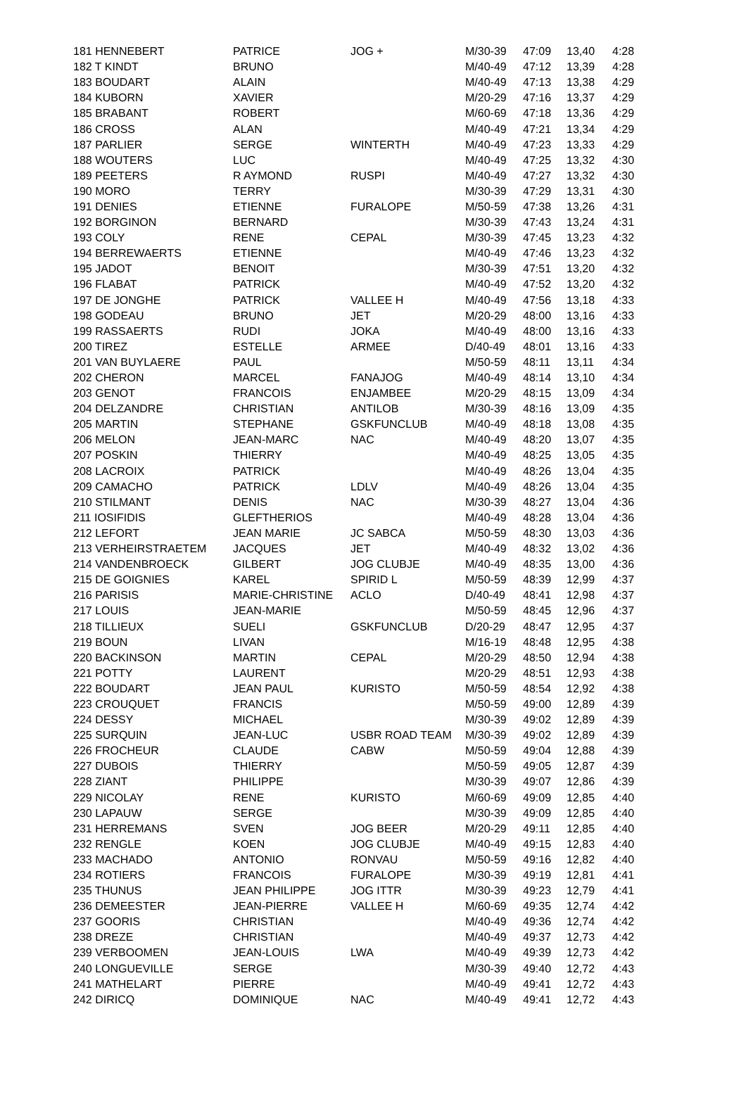| 181 HENNEBERT | PATRICE | JOG + | M/30-39 | 47:09 | 13,40 | 4:28 |
| 182 T KINDT | BRUNO | | M/40-49 | 47:12 | 13,39 | 4:28 |
| 183 BOUDART | ALAIN | | M/40-49 | 47:13 | 13,38 | 4:29 |
| 184 KUBORN | XAVIER | | M/20-29 | 47:16 | 13,37 | 4:29 |
| 185 BRABANT | ROBERT | | M/60-69 | 47:18 | 13,36 | 4:29 |
| 186 CROSS | ALAN | | M/40-49 | 47:21 | 13,34 | 4:29 |
| 187 PARLIER | SERGE | WINTERTH | M/40-49 | 47:23 | 13,33 | 4:29 |
| 188 WOUTERS | LUC | | M/40-49 | 47:25 | 13,32 | 4:30 |
| 189 PEETERS | R AYMOND | RUSPI | M/40-49 | 47:27 | 13,32 | 4:30 |
| 190 MORO | TERRY | | M/30-39 | 47:29 | 13,31 | 4:30 |
| 191 DENIES | ETIENNE | FURALOPE | M/50-59 | 47:38 | 13,26 | 4:31 |
| 192 BORGINON | BERNARD | | M/30-39 | 47:43 | 13,24 | 4:31 |
| 193 COLY | RENE | CEPAL | M/30-39 | 47:45 | 13,23 | 4:32 |
| 194 BERREWAERTS | ETIENNE | | M/40-49 | 47:46 | 13,23 | 4:32 |
| 195 JADOT | BENOIT | | M/30-39 | 47:51 | 13,20 | 4:32 |
| 196 FLABAT | PATRICK | | M/40-49 | 47:52 | 13,20 | 4:32 |
| 197 DE JONGHE | PATRICK | VALLEE H | M/40-49 | 47:56 | 13,18 | 4:33 |
| 198 GODEAU | BRUNO | JET | M/20-29 | 48:00 | 13,16 | 4:33 |
| 199 RASSAERTS | RUDI | JOKA | M/40-49 | 48:00 | 13,16 | 4:33 |
| 200 TIREZ | ESTELLE | ARMEE | D/40-49 | 48:01 | 13,16 | 4:33 |
| 201 VAN BUYLAERE | PAUL | | M/50-59 | 48:11 | 13,11 | 4:34 |
| 202 CHERON | MARCEL | FANAJOG | M/40-49 | 48:14 | 13,10 | 4:34 |
| 203 GENOT | FRANCOIS | ENJAMBEE | M/20-29 | 48:15 | 13,09 | 4:34 |
| 204 DELZANDRE | CHRISTIAN | ANTILOB | M/30-39 | 48:16 | 13,09 | 4:35 |
| 205 MARTIN | STEPHANE | GSKFUNCLUB | M/40-49 | 48:18 | 13,08 | 4:35 |
| 206 MELON | JEAN-MARC | NAC | M/40-49 | 48:20 | 13,07 | 4:35 |
| 207 POSKIN | THIERRY | | M/40-49 | 48:25 | 13,05 | 4:35 |
| 208 LACROIX | PATRICK | | M/40-49 | 48:26 | 13,04 | 4:35 |
| 209 CAMACHO | PATRICK | LDLV | M/40-49 | 48:26 | 13,04 | 4:35 |
| 210 STILMANT | DENIS | NAC | M/30-39 | 48:27 | 13,04 | 4:36 |
| 211 IOSIFIDIS | GLEFTHERIOS | | M/40-49 | 48:28 | 13,04 | 4:36 |
| 212 LEFORT | JEAN MARIE | JC SABCA | M/50-59 | 48:30 | 13,03 | 4:36 |
| 213 VERHEIRSTRAETEM | JACQUES | JET | M/40-49 | 48:32 | 13,02 | 4:36 |
| 214 VANDENBROECK | GILBERT | JOG CLUBJE | M/40-49 | 48:35 | 13,00 | 4:36 |
| 215 DE GOIGNIES | KAREL | SPIRID L | M/50-59 | 48:39 | 12,99 | 4:37 |
| 216 PARISIS | MARIE-CHRISTINE | ACLO | D/40-49 | 48:41 | 12,98 | 4:37 |
| 217 LOUIS | JEAN-MARIE | | M/50-59 | 48:45 | 12,96 | 4:37 |
| 218 TILLIEUX | SUELI | GSKFUNCLUB | D/20-29 | 48:47 | 12,95 | 4:37 |
| 219 BOUN | LIVAN | | M/16-19 | 48:48 | 12,95 | 4:38 |
| 220 BACKINSON | MARTIN | CEPAL | M/20-29 | 48:50 | 12,94 | 4:38 |
| 221 POTTY | LAURENT | | M/20-29 | 48:51 | 12,93 | 4:38 |
| 222 BOUDART | JEAN PAUL | KURISTO | M/50-59 | 48:54 | 12,92 | 4:38 |
| 223 CROUQUET | FRANCIS | | M/50-59 | 49:00 | 12,89 | 4:39 |
| 224 DESSY | MICHAEL | | M/30-39 | 49:02 | 12,89 | 4:39 |
| 225 SURQUIN | JEAN-LUC | USBR ROAD TEAM | M/30-39 | 49:02 | 12,89 | 4:39 |
| 226 FROCHEUR | CLAUDE | CABW | M/50-59 | 49:04 | 12,88 | 4:39 |
| 227 DUBOIS | THIERRY | | M/50-59 | 49:05 | 12,87 | 4:39 |
| 228 ZIANT | PHILIPPE | | M/30-39 | 49:07 | 12,86 | 4:39 |
| 229 NICOLAY | RENE | KURISTO | M/60-69 | 49:09 | 12,85 | 4:40 |
| 230 LAPAUW | SERGE | | M/30-39 | 49:09 | 12,85 | 4:40 |
| 231 HERREMANS | SVEN | JOG BEER | M/20-29 | 49:11 | 12,85 | 4:40 |
| 232 RENGLE | KOEN | JOG CLUBJE | M/40-49 | 49:15 | 12,83 | 4:40 |
| 233 MACHADO | ANTONIO | RONVAU | M/50-59 | 49:16 | 12,82 | 4:40 |
| 234 ROTIERS | FRANCOIS | FURALOPE | M/30-39 | 49:19 | 12,81 | 4:41 |
| 235 THUNUS | JEAN PHILIPPE | JOG ITTR | M/30-39 | 49:23 | 12,79 | 4:41 |
| 236 DEMEESTER | JEAN-PIERRE | VALLEE H | M/60-69 | 49:35 | 12,74 | 4:42 |
| 237 GOORIS | CHRISTIAN | | M/40-49 | 49:36 | 12,74 | 4:42 |
| 238 DREZE | CHRISTIAN | | M/40-49 | 49:37 | 12,73 | 4:42 |
| 239 VERBOOMEN | JEAN-LOUIS | LWA | M/40-49 | 49:39 | 12,73 | 4:42 |
| 240 LONGUEVILLE | SERGE | | M/30-39 | 49:40 | 12,72 | 4:43 |
| 241 MATHELART | PIERRE | | M/40-49 | 49:41 | 12,72 | 4:43 |
| 242 DIRICQ | DOMINIQUE | NAC | M/40-49 | 49:41 | 12,72 | 4:43 |